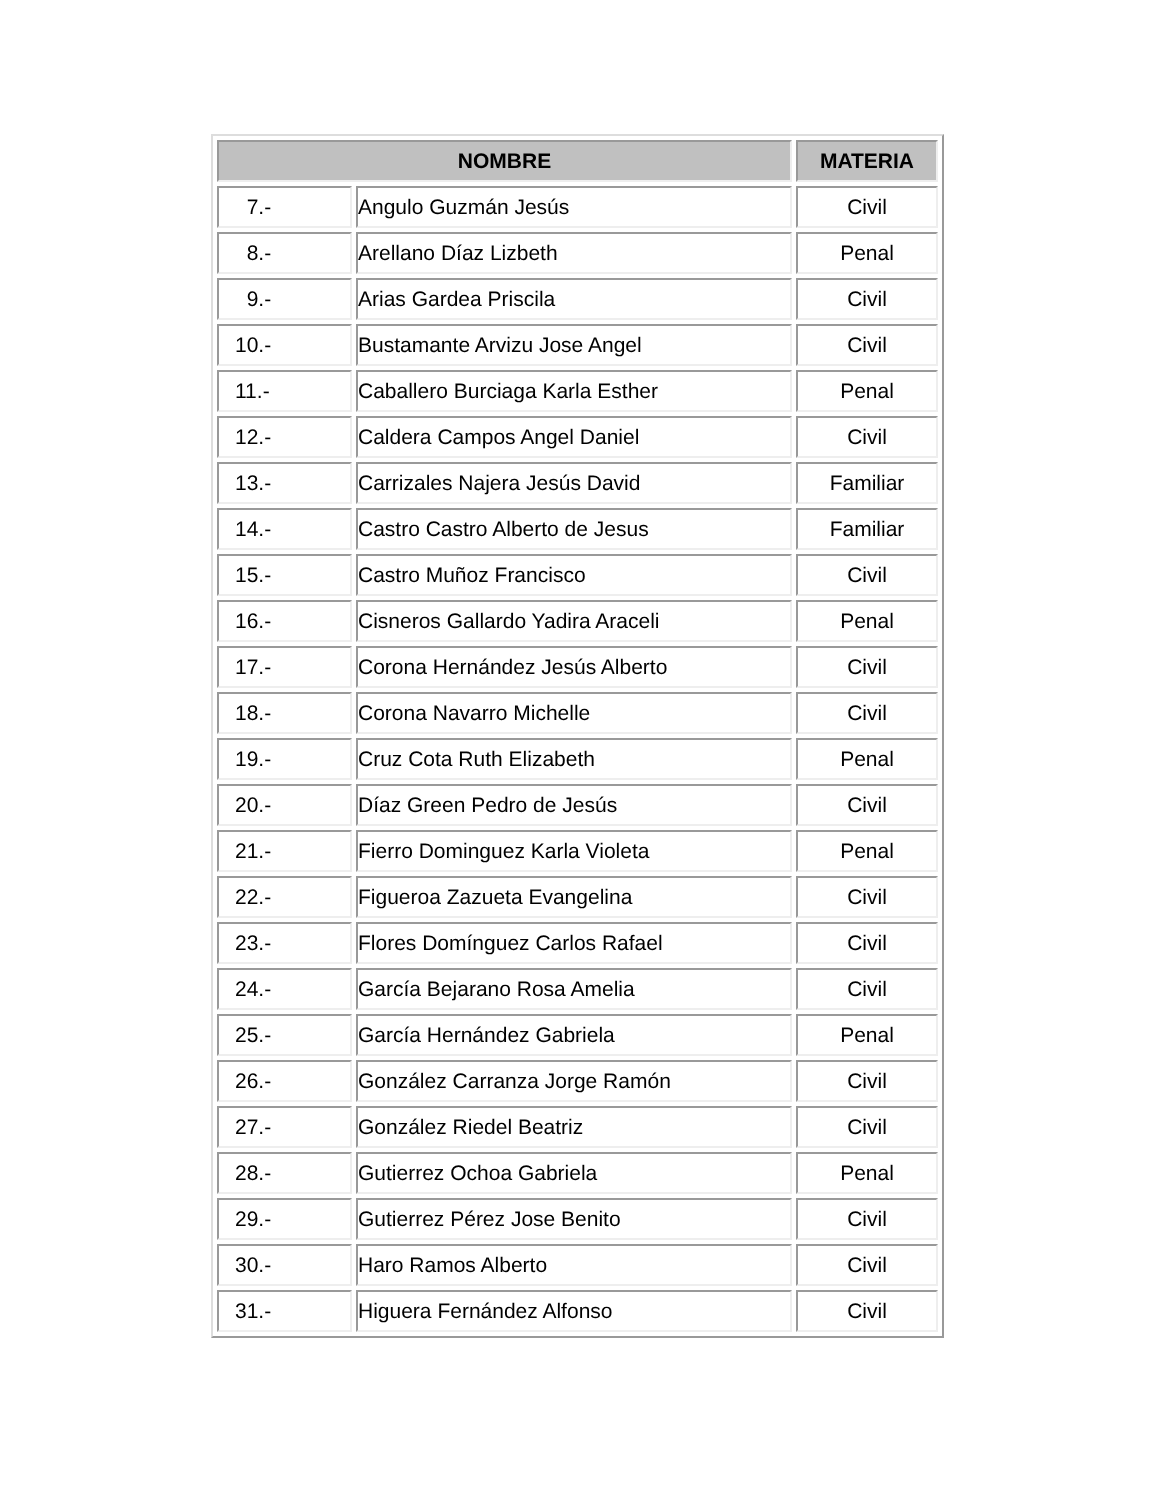| NOMBRE | | MATERIA |
| --- | --- | --- |
| 7.- | Angulo Guzmán Jesús | Civil |
| 8.- | Arellano Díaz Lizbeth | Penal |
| 9.- | Arias Gardea Priscila | Civil |
| 10.- | Bustamante Arvizu Jose Angel | Civil |
| 11.- | Caballero Burciaga Karla Esther | Penal |
| 12.- | Caldera Campos Angel Daniel | Civil |
| 13.- | Carrizales Najera Jesús David | Familiar |
| 14.- | Castro Castro Alberto de Jesus | Familiar |
| 15.- | Castro Muñoz Francisco | Civil |
| 16.- | Cisneros Gallardo Yadira Araceli | Penal |
| 17.- | Corona Hernández Jesús Alberto | Civil |
| 18.- | Corona Navarro Michelle | Civil |
| 19.- | Cruz Cota Ruth Elizabeth | Penal |
| 20.- | Díaz Green Pedro de Jesús | Civil |
| 21.- | Fierro Dominguez Karla Violeta | Penal |
| 22.- | Figueroa Zazueta Evangelina | Civil |
| 23.- | Flores Domínguez Carlos Rafael | Civil |
| 24.- | García Bejarano Rosa Amelia | Civil |
| 25.- | García Hernández Gabriela | Penal |
| 26.- | González Carranza Jorge Ramón | Civil |
| 27.- | González Riedel Beatriz | Civil |
| 28.- | Gutierrez Ochoa Gabriela | Penal |
| 29.- | Gutierrez Pérez Jose Benito | Civil |
| 30.- | Haro Ramos Alberto | Civil |
| 31.- | Higuera Fernández Alfonso | Civil |